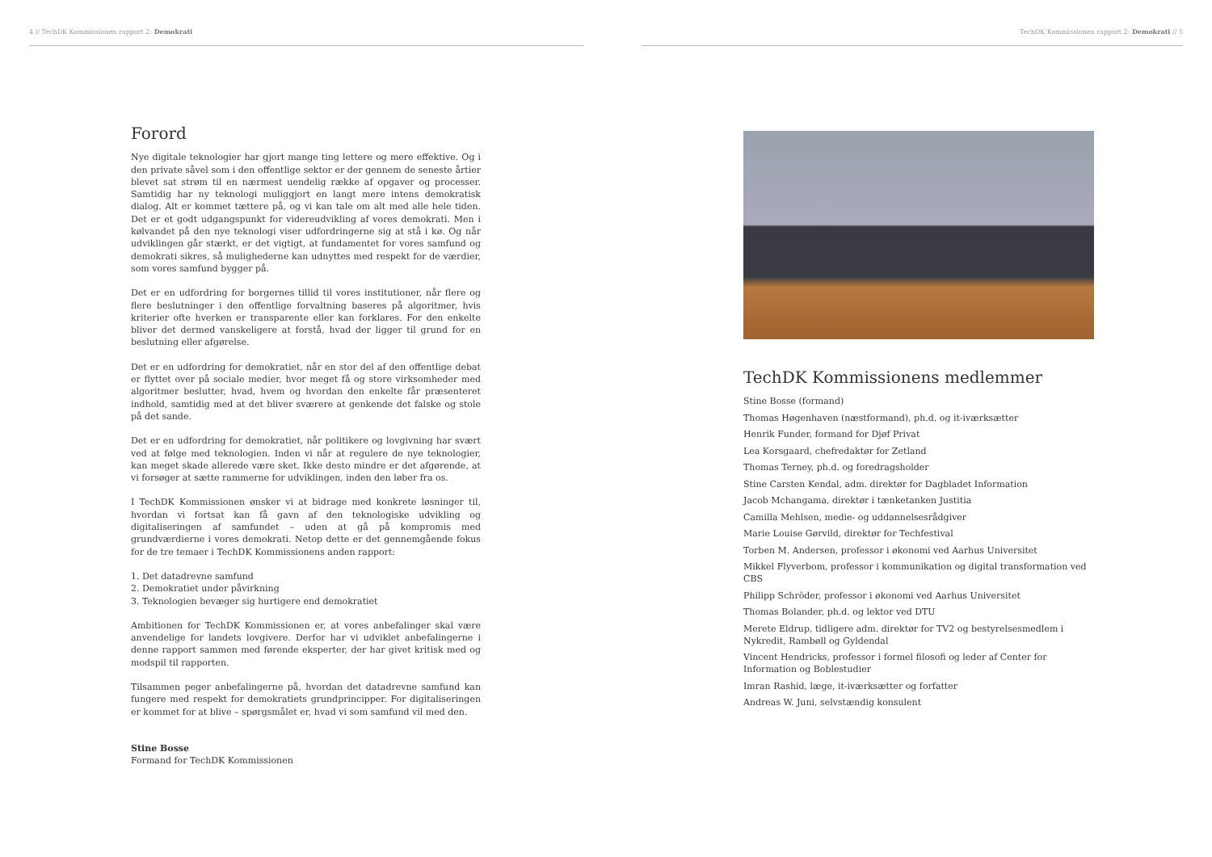4 // TechDK Kommissionen rapport 2: Demokrati
Forord
Nye digitale teknologier har gjort mange ting lettere og mere effektive. Og i den private såvel som i den offentlige sektor er der gennem de seneste årtier blevet sat strøm til en nærmest uendelig række af opgaver og processer. Samtidig har ny teknologi muliggjort en langt mere intens demokratisk dialog. Alt er kommet tæt­tere på, og vi kan tale om alt med alle hele tiden. Det er et godt udgangspunkt for videreudvikling af vores demokrati. Men i kølvandet på den nye teknologi viser udfordringerne sig at stå i kø. Og når udviklingen går stærkt, er det vigtigt, at funda­mentet for vores samfund og demokrati sikres, så mulighederne kan udnyttes med respekt for de værdier, som vores samfund bygger på.
Det er en udfordring for borgernes tillid til vores institutioner, når flere og flere beslutninger i den offentlige forvaltning baseres på algoritmer, hvis kriterier ofte hverken er transparente eller kan forklares. For den enkelte bliver det dermed van­skeligere at forstå, hvad der ligger til grund for en beslutning eller afgørelse.
Det er en udfordring for demokratiet, når en stor del af den offentlige debat er flyttet over på sociale medier, hvor meget få og store virksomheder med algoritmer beslut­ter, hvad, hvem og hvordan den enkelte får præsenteret indhold, samtidig med at det bliver sværere at genkende det falske og stole på det sande.
Det er en udfordring for demokratiet, når politikere og lovgivning har svært ved at følge med teknologien. Inden vi når at regulere de nye teknologier, kan meget skade allerede være sket. Ikke desto mindre er det afgørende, at vi forsøger at sætte ram­merne for udviklingen, inden den løber fra os.
I TechDK Kommissionen ønsker vi at bidrage med konkrete løsninger til, hvordan vi fortsat kan få gavn af den teknologiske udvikling og digitaliseringen af samfundet – uden at gå på kompromis med grundværdierne i vores demokrati. Netop dette er det gennemgående fokus for de tre temaer i TechDK Kommissionens anden rapport:
1. Det datadrevne samfund
2. Demokratiet under påvirkning
3. Teknologien bevæger sig hurtigere end demokratiet
Ambitionen for TechDK Kommissionen er, at vores anbefalinger skal være anven­delige for landets lovgivere. Derfor har vi udviklet anbefalingerne i denne rapport sammen med førende eksperter, der har givet kritisk med og modspil til rapporten.
Tilsammen peger anbefalingerne på, hvordan det datadrevne samfund kan fungere med respekt for demokratiets grundprincipper. For digitaliseringen er kommet for at blive – spørgsmålet er, hvad vi som samfund vil med den.
Stine Bosse
Formand for TechDK Kommissionen
TechDK Kommissionen rapport 2: Demokrati // 5
TechDK Kommissionens medlemmer
Stine Bosse (formand)
Thomas Høgenhaven (næstformand), ph.d. og it-iværksætter
Henrik Funder, formand for Djøf Privat
Lea Korsgaard, chefredaktør for Zetland
Thomas Terney, ph.d. og foredragsholder
Stine Carsten Kendal, adm. direktør for Dagbladet Information
Jacob Mchangama, direktør i tænketanken Justitia
Camilla Mehlsen, medie- og uddannelsesrådgiver
Marie Louise Gørvild, direktør for Techfestival
Torben M. Andersen, professor i økonomi ved Aarhus Universitet
Mikkel Flyverbom, professor i kommunikation og digital transformation ved CBS
Philipp Schröder, professor i økonomi ved Aarhus Universitet
Thomas Bolander, ph.d. og lektor ved DTU
Merete Eldrup, tidligere adm. direktør for TV2 og bestyrelsesmedlem i Nykredit, Rambøll og Gyldendal
Vincent Hendricks, professor i formel filosofi og leder af Center for Information og Boblestudier
Imran Rashid, læge, it-iværksætter og forfatter
Andreas W. Juni, selvstændig konsulent